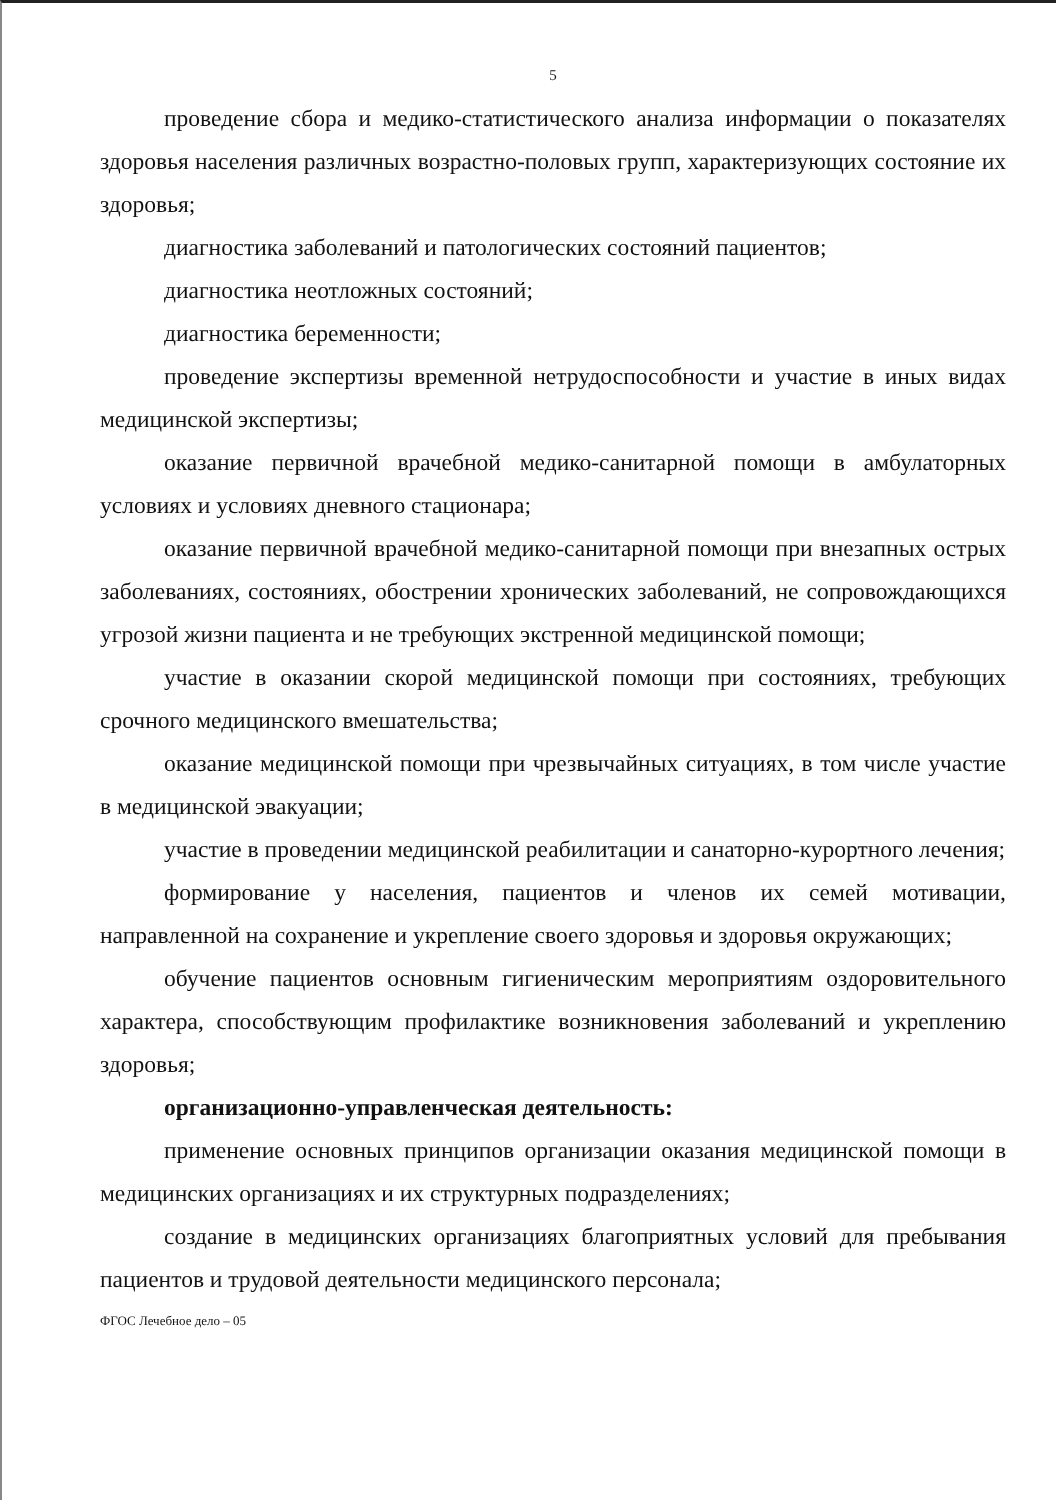5
проведение сбора и медико-статистического анализа информации о показателях здоровья населения различных возрастно-половых групп, характеризующих состояние их здоровья;
диагностика заболеваний и патологических состояний пациентов;
диагностика неотложных состояний;
диагностика беременности;
проведение экспертизы временной нетрудоспособности и участие в иных видах медицинской экспертизы;
оказание первичной врачебной медико-санитарной помощи в амбулаторных условиях и условиях дневного стационара;
оказание первичной врачебной медико-санитарной помощи при внезапных острых заболеваниях, состояниях, обострении хронических заболеваний, не сопровождающихся угрозой жизни пациента и не требующих экстренной медицинской помощи;
участие в оказании скорой медицинской помощи при состояниях, требующих срочного медицинского вмешательства;
оказание медицинской помощи при чрезвычайных ситуациях, в том числе участие в медицинской эвакуации;
участие в проведении медицинской реабилитации и санаторно-курортного лечения;
формирование у населения, пациентов и членов их семей мотивации, направленной на сохранение и укрепление своего здоровья и здоровья окружающих;
обучение пациентов основным гигиеническим мероприятиям оздоровительного характера, способствующим профилактике возникновения заболеваний и укреплению здоровья;
организационно-управленческая деятельность:
применение основных принципов организации оказания медицинской помощи в медицинских организациях и их структурных подразделениях;
создание в медицинских организациях благоприятных условий для пребывания пациентов и трудовой деятельности медицинского персонала;
ФГОС Лечебное дело – 05